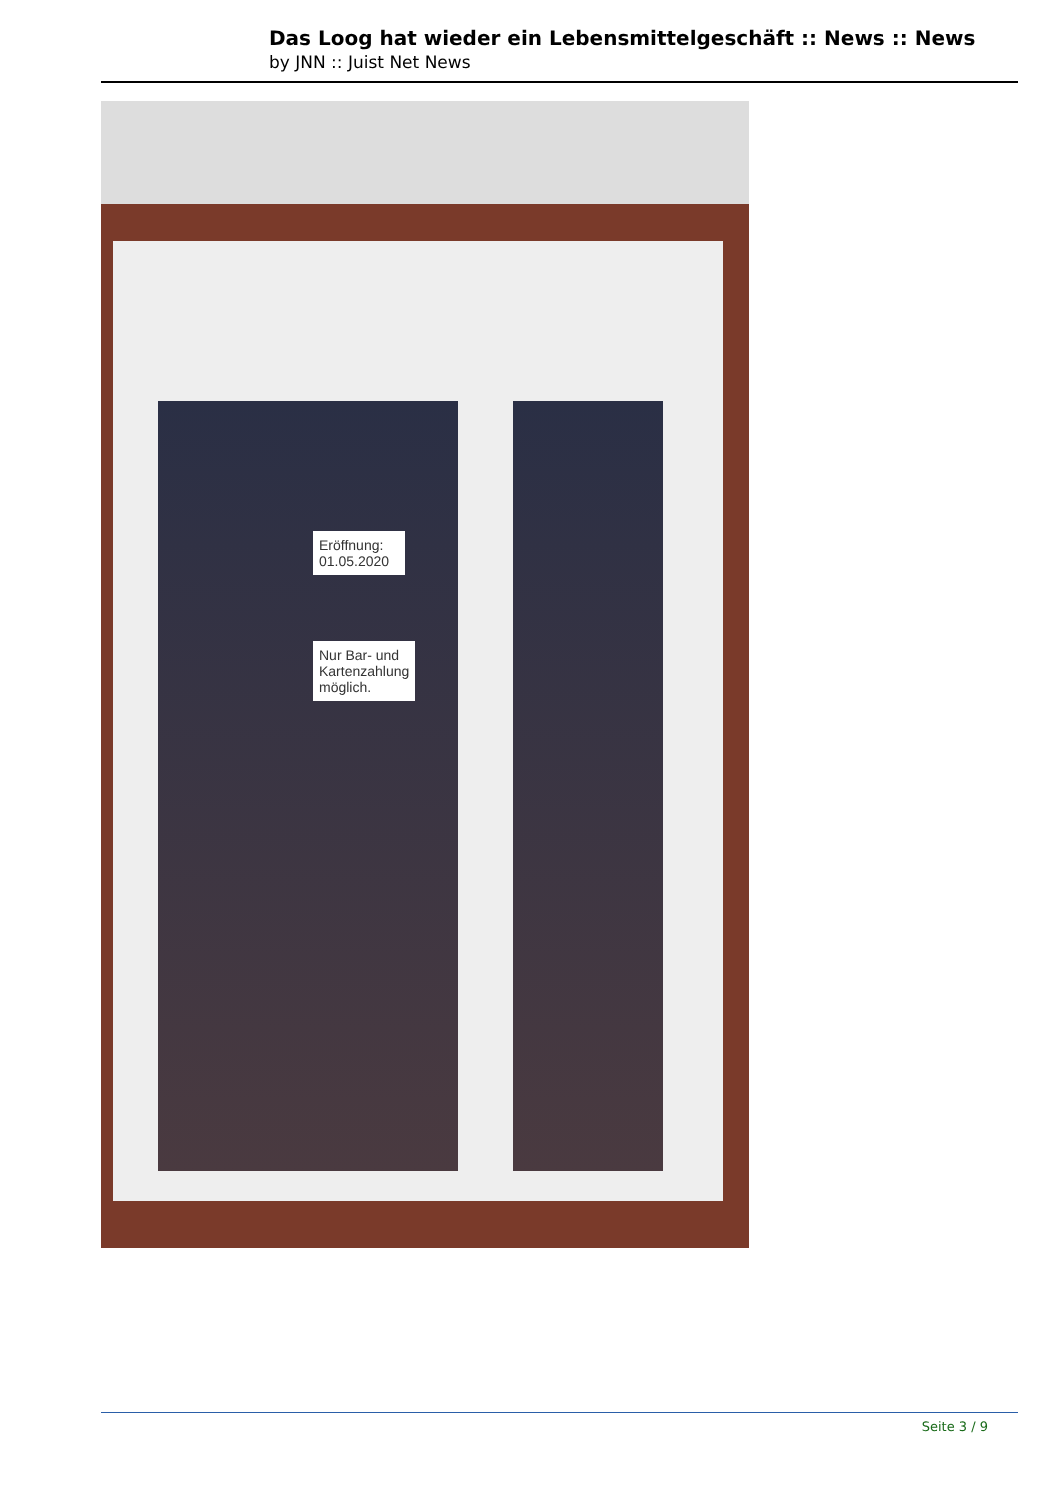Das Loog hat wieder ein Lebensmittelgeschäft :: News :: News
by JNN :: Juist Net News
Eröffnung:
01.05.2020
Nur Bar- und Kartenzahlung möglich.
Seite 3 / 9